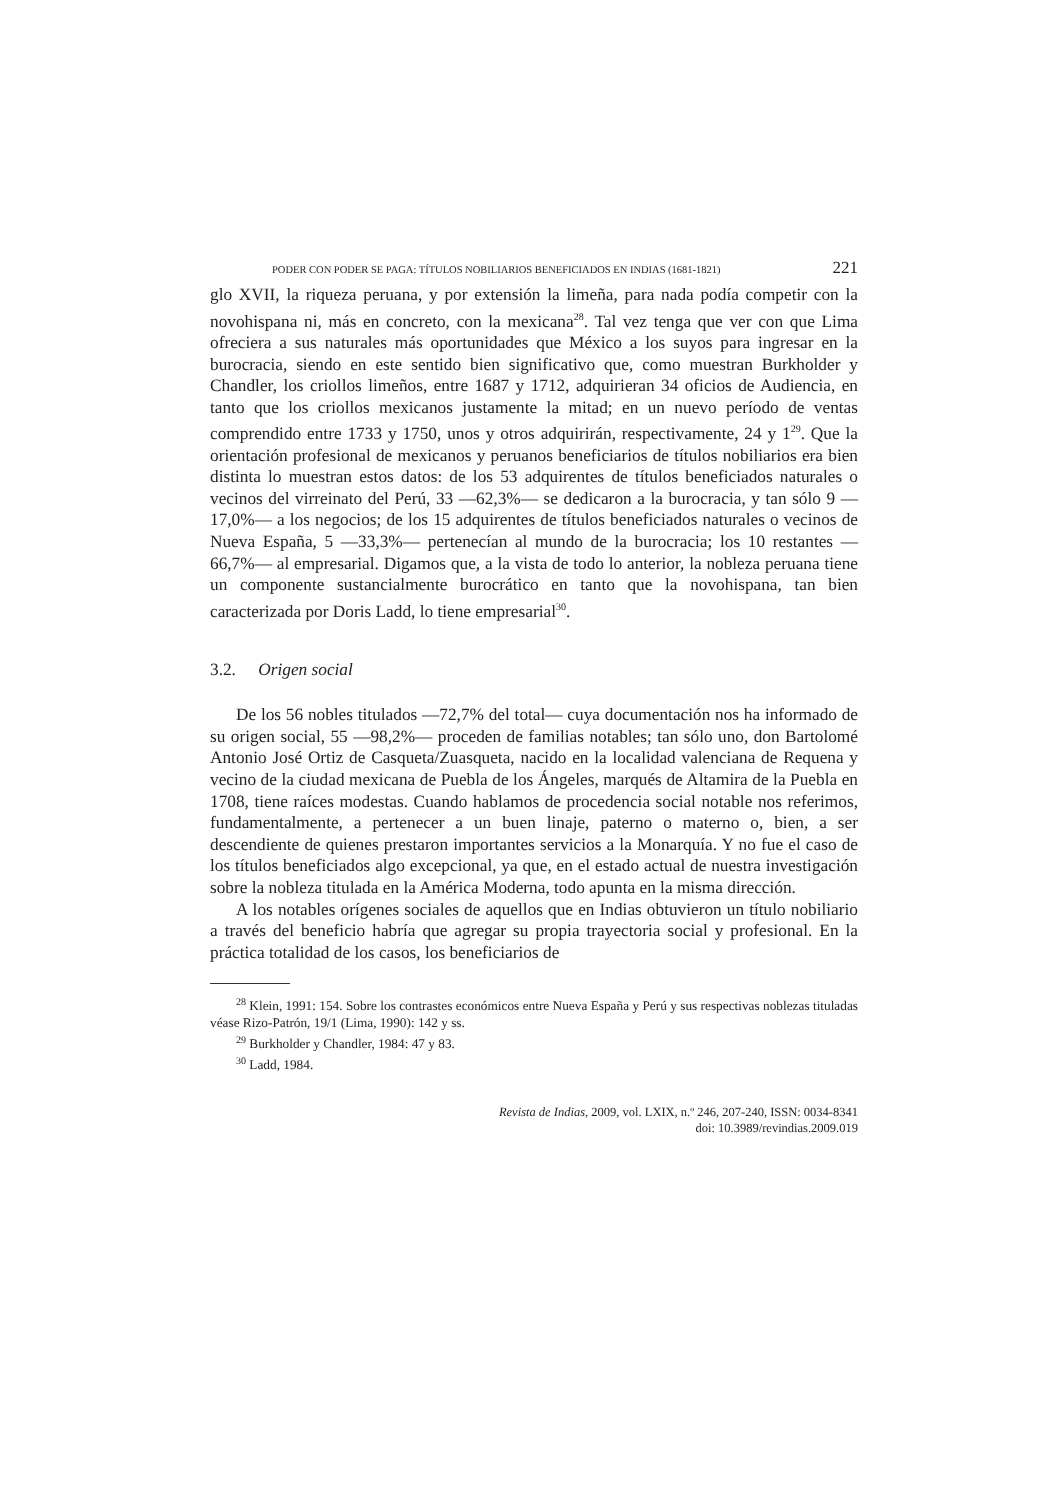PODER CON PODER SE PAGA: TÍTULOS NOBILIARIOS BENEFICIADOS EN INDIAS (1681-1821) 221
glo XVII, la riqueza peruana, y por extensión la limeña, para nada podía competir con la novohispana ni, más en concreto, con la mexicana<sup>28</sup>. Tal vez tenga que ver con que Lima ofreciera a sus naturales más oportunidades que México a los suyos para ingresar en la burocracia, siendo en este sentido bien significativo que, como muestran Burkholder y Chandler, los criollos limeños, entre 1687 y 1712, adquirieran 34 oficios de Audiencia, en tanto que los criollos mexicanos justamente la mitad; en un nuevo período de ventas comprendido entre 1733 y 1750, unos y otros adquirirán, respectivamente, 24 y 1<sup>29</sup>. Que la orientación profesional de mexicanos y peruanos beneficiarios de títulos nobiliarios era bien distinta lo muestran estos datos: de los 53 adquirentes de títulos beneficiados naturales o vecinos del virreinato del Perú, 33 —62,3%— se dedicaron a la burocracia, y tan sólo 9 —17,0%— a los negocios; de los 15 adquirentes de títulos beneficiados naturales o vecinos de Nueva España, 5 —33,3%— pertenecían al mundo de la burocracia; los 10 restantes —66,7%— al empresarial. Digamos que, a la vista de todo lo anterior, la nobleza peruana tiene un componente sustancialmente burocrático en tanto que la novohispana, tan bien caracterizada por Doris Ladd, lo tiene empresarial<sup>30</sup>.
3.2. Origen social
De los 56 nobles titulados —72,7% del total— cuya documentación nos ha informado de su origen social, 55 —98,2%— proceden de familias notables; tan sólo uno, don Bartolomé Antonio José Ortiz de Casqueta/Zuasqueta, nacido en la localidad valenciana de Requena y vecino de la ciudad mexicana de Puebla de los Ángeles, marqués de Altamira de la Puebla en 1708, tiene raíces modestas. Cuando hablamos de procedencia social notable nos referimos, fundamentalmente, a pertenecer a un buen linaje, paterno o materno o, bien, a ser descendiente de quienes prestaron importantes servicios a la Monarquía. Y no fue el caso de los títulos beneficiados algo excepcional, ya que, en el estado actual de nuestra investigación sobre la nobleza titulada en la América Moderna, todo apunta en la misma dirección.
A los notables orígenes sociales de aquellos que en Indias obtuvieron un título nobiliario a través del beneficio habría que agregar su propia trayectoria social y profesional. En la práctica totalidad de los casos, los beneficiarios de
<sup>28</sup> Klein, 1991: 154. Sobre los contrastes económicos entre Nueva España y Perú y sus respectivas noblezas tituladas véase Rizo-Patrón, 19/1 (Lima, 1990): 142 y ss.
<sup>29</sup> Burkholder y Chandler, 1984: 47 y 83.
<sup>30</sup> Ladd, 1984.
Revista de Indias, 2009, vol. LXIX, n.º 246, 207-240, ISSN: 0034-8341
doi: 10.3989/revindias.2009.019